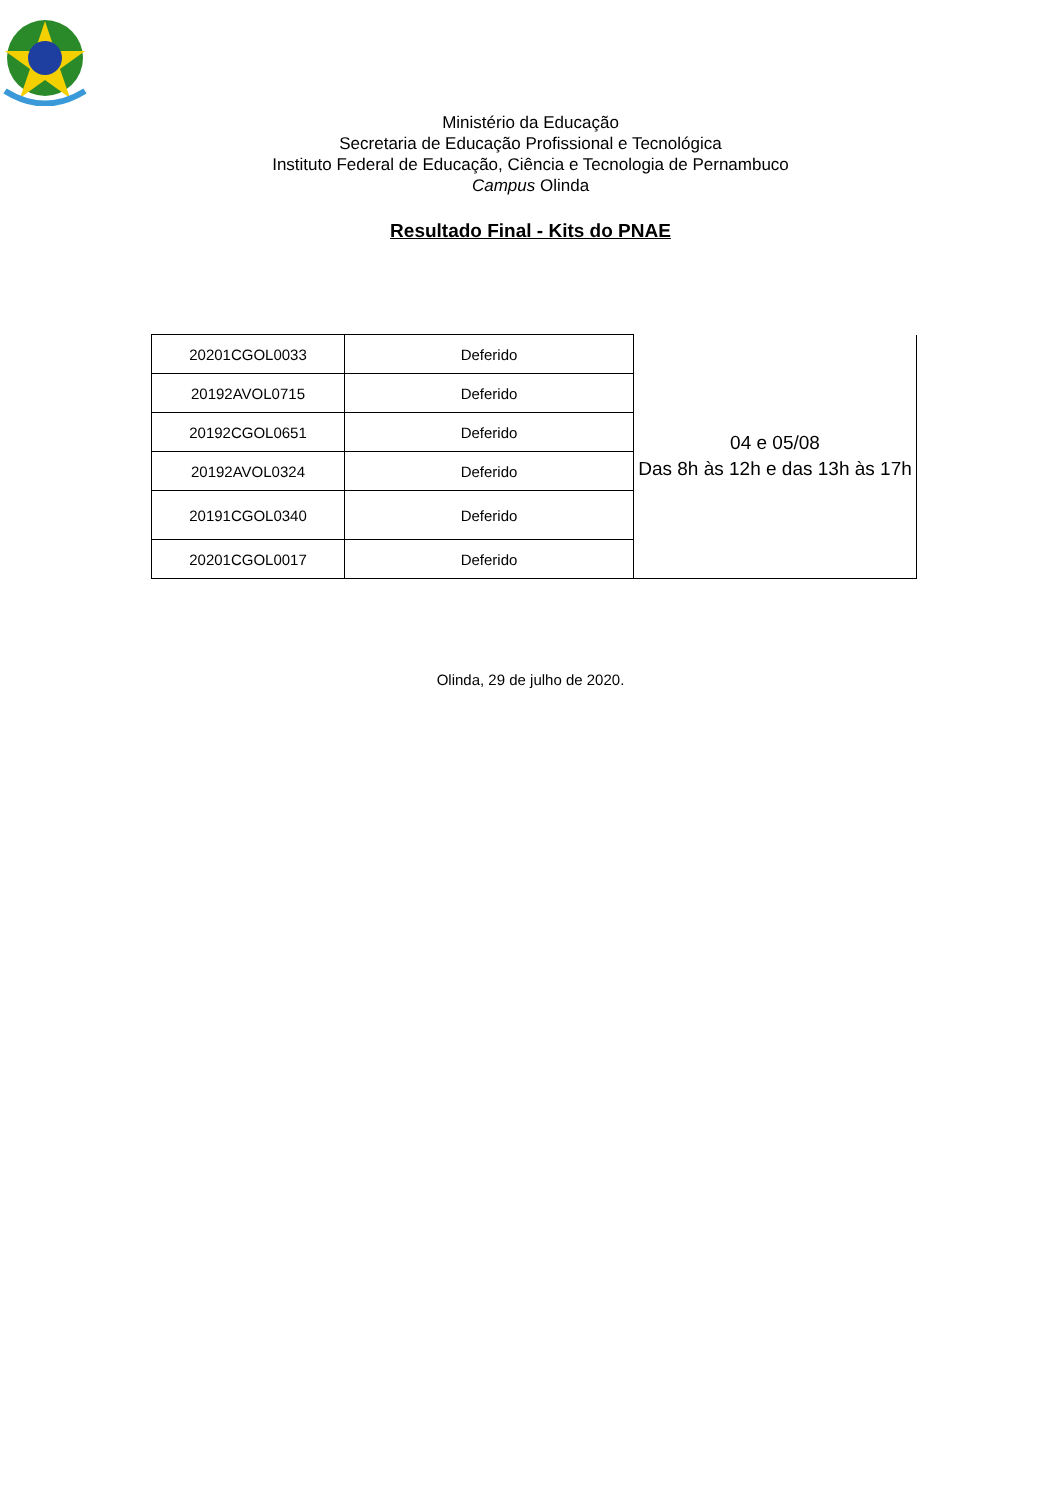Ministério da Educação
Secretaria de Educação Profissional e Tecnológica
Instituto Federal de Educação, Ciência e Tecnologia de Pernambuco
Campus Olinda
Resultado Final - Kits do PNAE
| 20201CGOL0033 | Deferido | 04 e 05/08 Das 8h às 12h e das 13h às 17h |
| 20192AVOL0715 | Deferido | |
| 20192CGOL0651 | Deferido | |
| 20192AVOL0324 | Deferido | |
| 20191CGOL0340 | Deferido | |
| 20201CGOL0017 | Deferido | |
Olinda, 29 de julho de 2020.